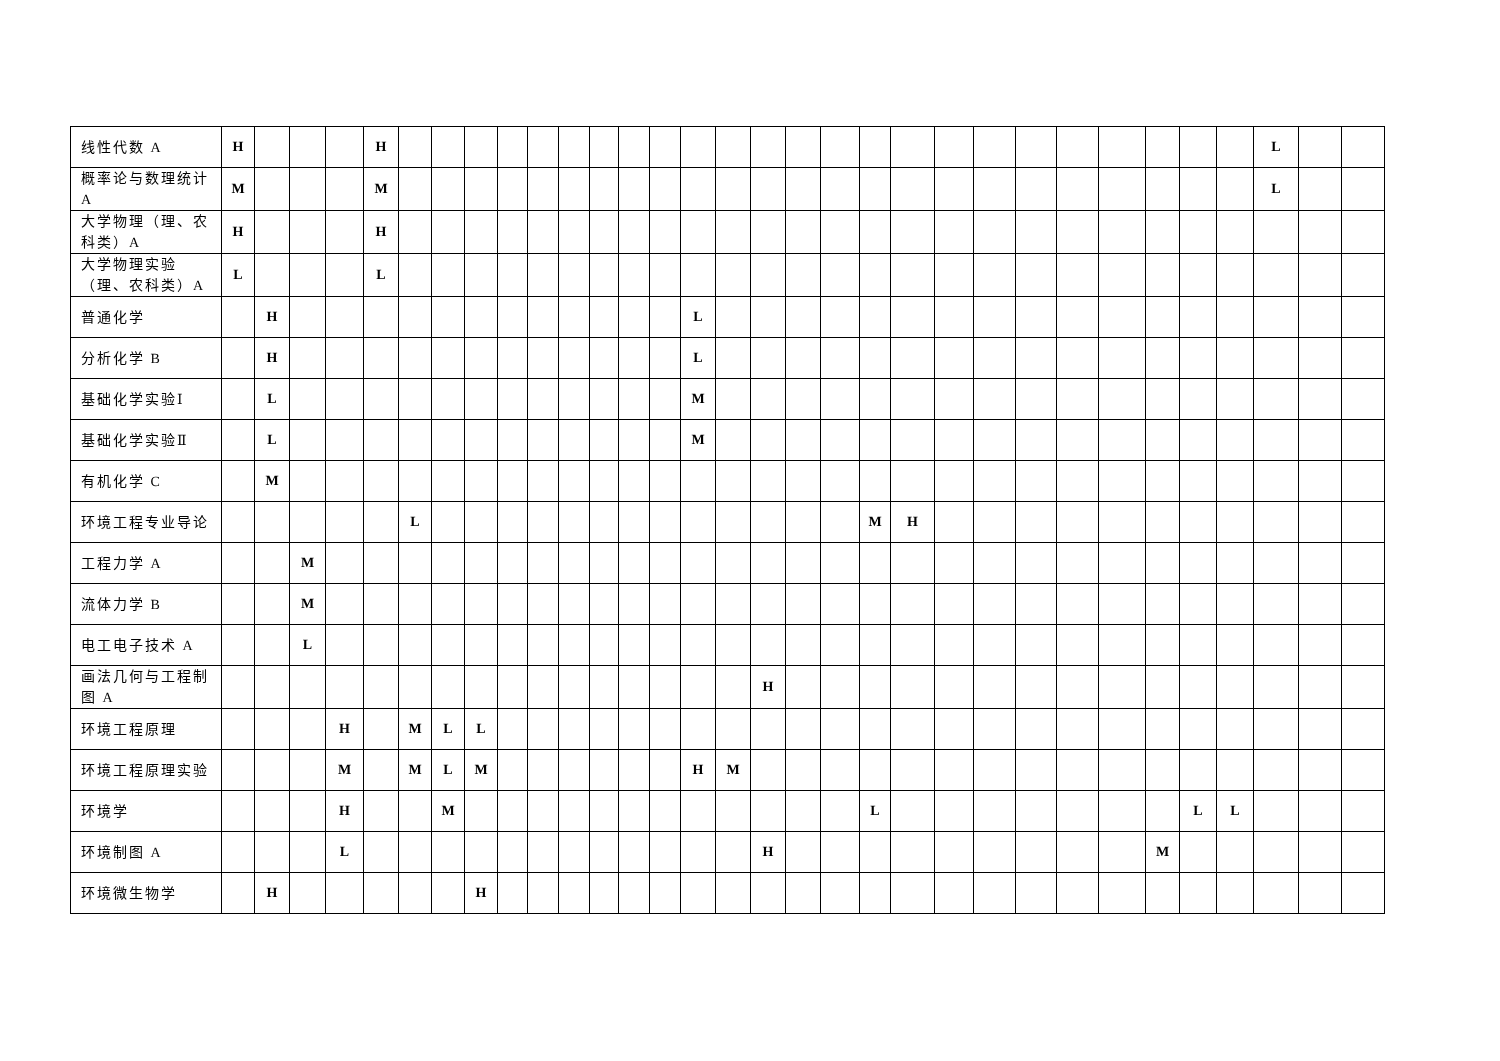| 线性代数 A | H | | | | H | | | | | | | | | | | | | | | | | | | | | | | | | L | | |
| 概率论与数理统计 A | M | | | | M | | | | | | | | | | | | | | | | | | | | | | | | | L | | |
| 大学物理（理、农科类）A | H | | | | H | | | | | | | | | | | | | | | | | | | | | | | | | | | |
| 大学物理实验（理、农科类）A | L | | | | L | | | | | | | | | | | | | | | | | | | | | | | | | | | |
| 普通化学 | | H | | | | | | | | | | | | | L | | | | | | | | | | | | | | | | | |
| 分析化学 B | | H | | | | | | | | | | | | | L | | | | | | | | | | | | | | | | | |
| 基础化学实验Ⅰ | | L | | | | | | | | | | | | | M | | | | | | | | | | | | | | | | | |
| 基础化学实验Ⅱ | | L | | | | | | | | | | | | | M | | | | | | | | | | | | | | | | | |
| 有机化学 C | | M | | | | | | | | | | | | | | | | | | | | | | | | | | | | | | |
| 环境工程专业导论 | | | | | | L | | | | | | | | | | | | | | M | H | | | | | | | | | | | |
| 工程力学 A | | | M | | | | | | | | | | | | | | | | | | | | | | | | | | | | | |
| 流体力学 B | | | M | | | | | | | | | | | | | | | | | | | | | | | | | | | | | |
| 电工电子技术 A | | | L | | | | | | | | | | | | | | | | | | | | | | | | | | | | | |
| 画法几何与工程制图 A | | | | | | | | | | | | | | | | | H | | | | | | | | | | | | | | | |
| 环境工程原理 | | | | H | | M | L | L | | | | | | | | | | | | | | | | | | | | | | | | |
| 环境工程原理实验 | | | | M | | M | L | M | | | | | | | H | M | | | | | | | | | | | | | | | | |
| 环境学 | | | | H | | | M | | | | | | | | | | | | | L | | | | | | | | L | L | | | |
| 环境制图 A | | | | L | | | | | | | | | | | | | H | | | | | | | | | | M | | | | | |
| 环境微生物学 | | H | | | | | | H | | | | | | | | | | | | | | | | | | | | | | | | |